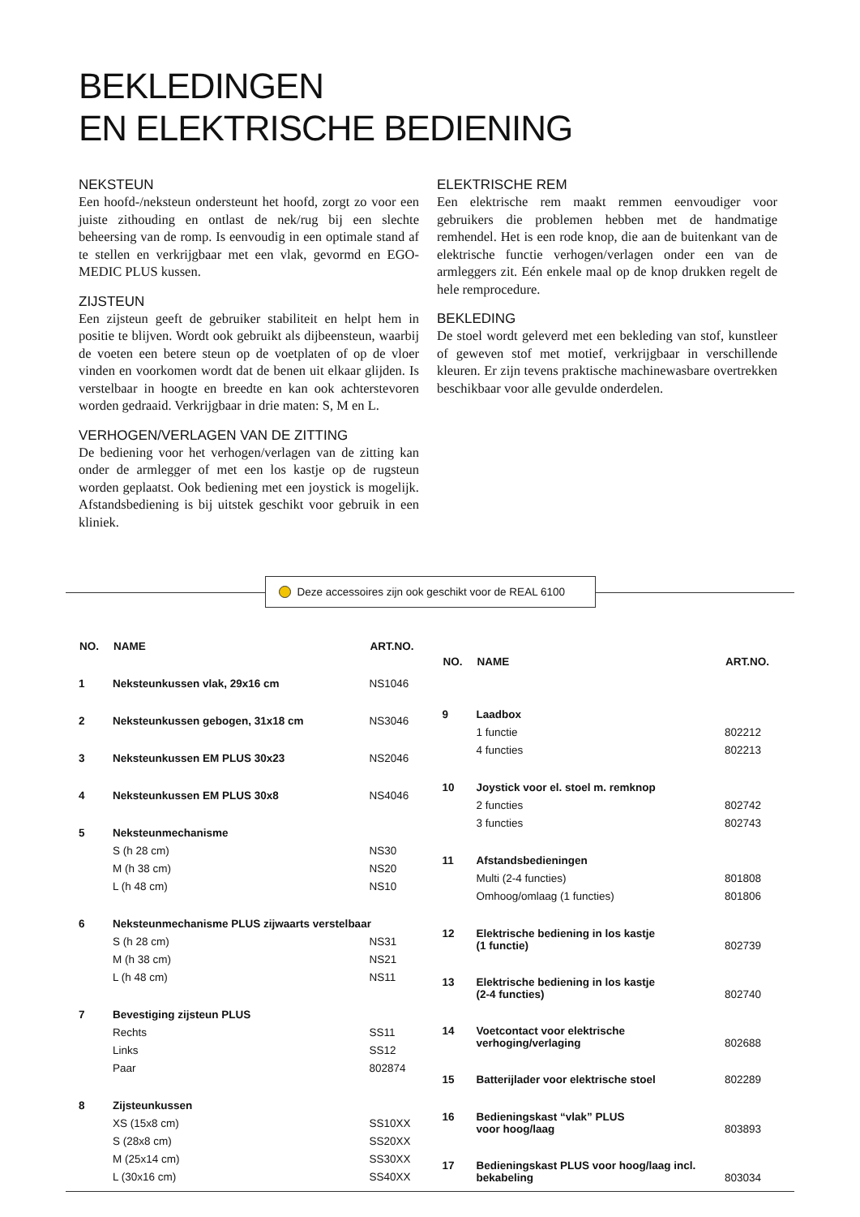BEKLEDINGEN
EN ELEKTRISCHE BEDIENING
NEKSTEUN
Een hoofd-/neksteun ondersteunt het hoofd, zorgt zo voor een juiste zithouding en ontlast de nek/rug bij een slechte beheersing van de romp. Is eenvoudig in een optimale stand af te stellen en verkrijgbaar met een vlak, gevormd en EGO-MEDIC PLUS kussen.
ZIJSTEUN
Een zijsteun geeft de gebruiker stabiliteit en helpt hem in positie te blijven. Wordt ook gebruikt als dijbeensteun, waarbij de voeten een betere steun op de voetplaten of op de vloer vinden en voorkomen wordt dat de benen uit elkaar glijden. Is verstelbaar in hoogte en breedte en kan ook achterstevoren worden gedraaid. Verkrijgbaar in drie maten: S, M en L.
VERHOGEN/VERLAGEN VAN DE ZITTING
De bediening voor het verhogen/verlagen van de zitting kan onder de armlegger of met een los kastje op de rugsteun worden geplaatst. Ook bediening met een joystick is mogelijk. Afstandsbediening is bij uitstek geschikt voor gebruik in een kliniek.
ELEKTRISCHE REM
Een elektrische rem maakt remmen eenvoudiger voor gebruikers die problemen hebben met de handmatige remhendel. Het is een rode knop, die aan de buitenkant van de elektrische functie verhogen/verlagen onder een van de armleggers zit. Eén enkele maal op de knop drukken regelt de hele remprocedure.
BEKLEDING
De stoel wordt geleverd met een bekleding van stof, kunstleer of geweven stof met motief, verkrijgbaar in verschillende kleuren. Er zijn tevens praktische machinewasbare overtrekken beschikbaar voor alle gevulde onderdelen.
Deze accessoires zijn ook geschikt voor de REAL 6100
| NO. | NAME | ART.NO. |
| --- | --- | --- |
| 1 | Neksteunkussen vlak, 29x16 cm | NS1046 |
| 2 | Neksteunkussen gebogen, 31x18 cm | NS3046 |
| 3 | Neksteunkussen EM PLUS 30x23 | NS2046 |
| 4 | Neksteunkussen EM PLUS 30x8 | NS4046 |
| 5 | Neksteunmechanisme | |
| | S (h 28 cm) | NS30 |
| | M (h 38 cm) | NS20 |
| | L (h 48 cm) | NS10 |
| 6 | Neksteunmechanisme PLUS zijwaarts verstelbaar | |
| | S (h 28 cm) | NS31 |
| | M (h 38 cm) | NS21 |
| | L (h 48 cm) | NS11 |
| 7 | Bevestiging zijsteun PLUS | |
| | Rechts | SS11 |
| | Links | SS12 |
| | Paar | 802874 |
| 8 | Zijsteunkussen | |
| | XS (15x8 cm) | SS10XX |
| | S (28x8 cm) | SS20XX |
| | M (25x14 cm) | SS30XX |
| | L (30x16 cm) | SS40XX |
| NO. | NAME | ART.NO. |
| --- | --- | --- |
| 9 | Laadbox | |
| | 1 functie | 802212 |
| | 4 functies | 802213 |
| 10 | Joystick voor el. stoel m. remknop | |
| | 2 functies | 802742 |
| | 3 functies | 802743 |
| 11 | Afstandsbedieningen | |
| | Multi (2-4 functies) | 801808 |
| | Omhoog/omlaag (1 functies) | 801806 |
| 12 | Elektrische bediening in los kastje (1 functie) | 802739 |
| 13 | Elektrische bediening in los kastje (2-4 functies) | 802740 |
| 14 | Voetcontact voor elektrische verhoging/verlaging | 802688 |
| 15 | Batterijlader voor elektrische stoel | 802289 |
| 16 | Bedieningskast “vlak” PLUS voor hoog/laag | 803893 |
| 17 | Bedieningskast PLUS voor hoog/laag incl. bekabeling | 803034 |